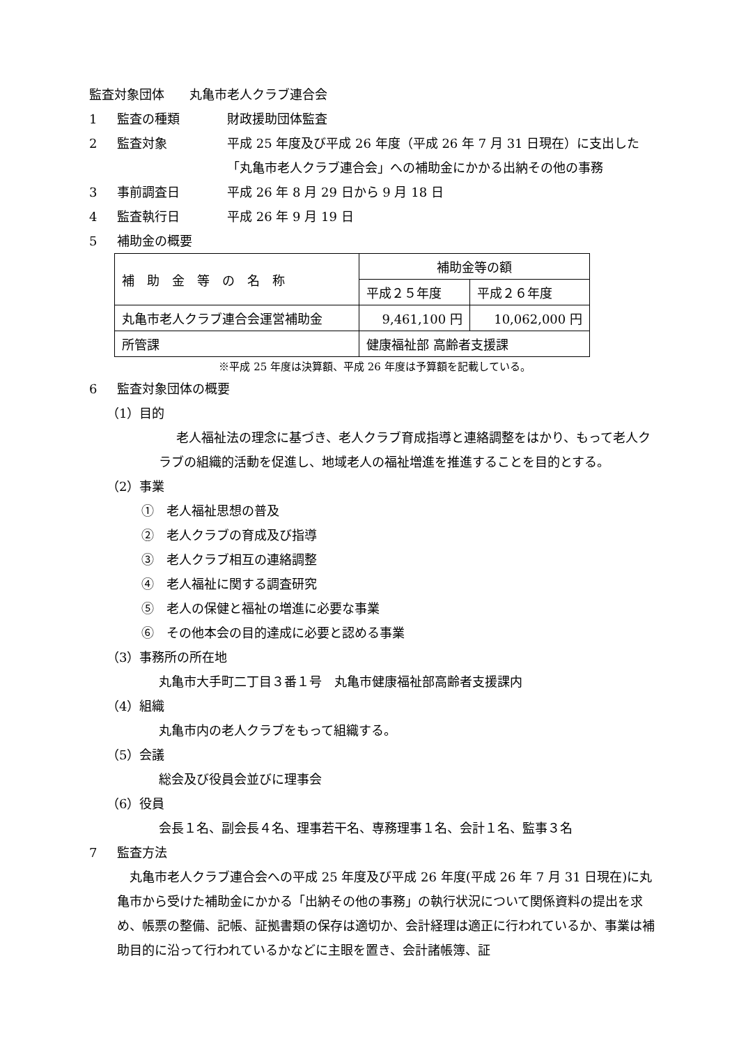監査対象団体　　丸亀市老人クラブ連合会
1 監査の種類 財政援助団体監査
2 監査対象 平成 25 年度及び平成 26 年度（平成 26 年 7 月 31 日現在）に支出した「丸亀市老人クラブ連合会」への補助金にかかる出納その他の事務
3 事前調査日 平成 26 年 8 月 29 日から 9 月 18 日
4 監査執行日 平成 26 年 9 月 19 日
5 補助金の概要
| 補 助 金 等 の 名 称 | 補助金等の額 | |
| | 平成２５年度 | 平成２６年度 |
| 丸亀市老人クラブ連合会運営補助金 | 9,461,100 円 | 10,062,000 円 |
| 所管課 | 健康福祉部 高齢者支援課 | |
※平成 25 年度は決算額、平成 26 年度は予算額を記載している。
6 監査対象団体の概要
（1）目的
老人福祉法の理念に基づき、老人クラブ育成指導と連絡調整をはかり、もって老人クラブの組織的活動を促進し、地域老人の福祉増進を推進することを目的とする。
（2）事業
①　老人福祉思想の普及
②　老人クラブの育成及び指導
③　老人クラブ相互の連絡調整
④　老人福祉に関する調査研究
⑤　老人の保健と福祉の増進に必要な事業
⑥　その他本会の目的達成に必要と認める事業
（3）事務所の所在地
丸亀市大手町二丁目３番１号　丸亀市健康福祉部高齢者支援課内
（4）組織
丸亀市内の老人クラブをもって組織する。
（5）会議
総会及び役員会並びに理事会
（6）役員
会長１名、副会長４名、理事若干名、専務理事１名、会計１名、監事３名
7 監査方法
丸亀市老人クラブ連合会への平成 25 年度及び平成 26 年度(平成 26 年 7 月 31 日現在)に丸亀市から受けた補助金にかかる「出納その他の事務」の執行状況について関係資料の提出を求め、帳票の整備、記帳、証拠書類の保存は適切か、会計経理は適正に行われているか、事業は補助目的に沿って行われているかなどに主眼を置き、会計諸帳簿、証